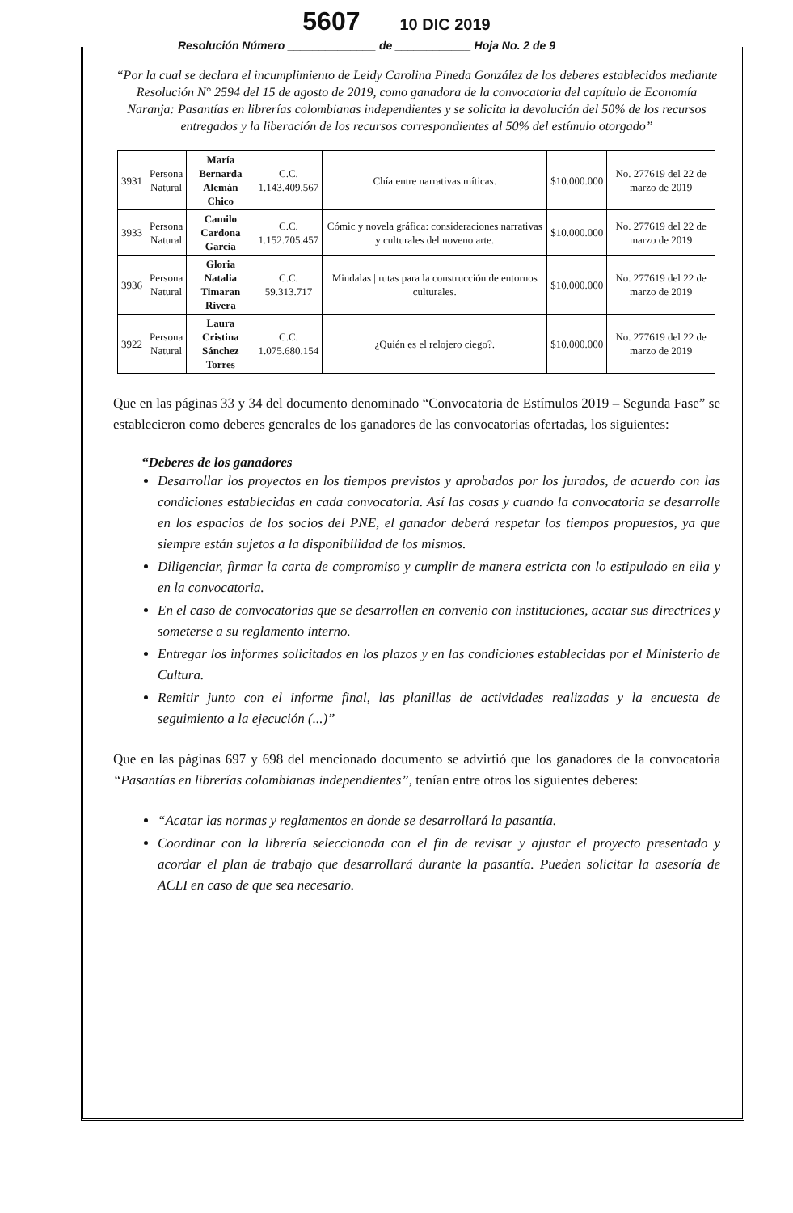5607 10 DIC 2019
Resolución Número ______________ de ____________ Hoja No. 2 de 9
“Por la cual se declara el incumplimiento de Leidy Carolina Pineda González de los deberes establecidos mediante Resolución N° 2594 del 15 de agosto de 2019, como ganadora de la convocatoria del capítulo de Economía Naranja: Pasantías en librerías colombianas independientes y se solicita la devolución del 50% de los recursos entregados y la liberación de los recursos correspondientes al 50% del estímulo otorgado”
| 3931 | Persona Natural | María Bernarda Alemán Chico | C.C. 1.143.409.567 | Chía entre narrativas míticas. | $10.000.000 | No. 277619 del 22 de marzo de 2019 |
| 3933 | Persona Natural | Camilo Cardona García | C.C. 1.152.705.457 | Cómic y novela gráfica: consideraciones narrativas y culturales del noveno arte. | $10.000.000 | No. 277619 del 22 de marzo de 2019 |
| 3936 | Persona Natural | Gloria Natalia Timaran Rivera | C.C. 59.313.717 | Mindalas / rutas para la construcción de entornos culturales. | $10.000.000 | No. 277619 del 22 de marzo de 2019 |
| 3922 | Persona Natural | Laura Cristina Sánchez Torres | C.C. 1.075.680.154 | ¿Quién es el relojero ciego?. | $10.000.000 | No. 277619 del 22 de marzo de 2019 |
Que en las páginas 33 y 34 del documento denominado “Convocatoria de Estímulos 2019 – Segunda Fase” se establecieron como deberes generales de los ganadores de las convocatorias ofertadas, los siguientes:
“Deberes de los ganadores
Desarrollar los proyectos en los tiempos previstos y aprobados por los jurados, de acuerdo con las condiciones establecidas en cada convocatoria. Así las cosas y cuando la convocatoria se desarrolle en los espacios de los socios del PNE, el ganador deberá respetar los tiempos propuestos, ya que siempre están sujetos a la disponibilidad de los mismos.
Diligenciar, firmar la carta de compromiso y cumplir de manera estricta con lo estipulado en ella y en la convocatoria.
En el caso de convocatorias que se desarrollen en convenio con instituciones, acatar sus directrices y someterse a su reglamento interno.
Entregar los informes solicitados en los plazos y en las condiciones establecidas por el Ministerio de Cultura.
Remitir junto con el informe final, las planillas de actividades realizadas y la encuesta de seguimiento a la ejecución (...)”
Que en las páginas 697 y 698 del mencionado documento se advirtió que los ganadores de la convocatoria “Pasantías en librerías colombianas independientes”, tenían entre otros los siguientes deberes:
“Acatar las normas y reglamentos en donde se desarrollará la pasantía.
Coordinar con la librería seleccionada con el fin de revisar y ajustar el proyecto presentado y acordar el plan de trabajo que desarrollará durante la pasantía. Pueden solicitar la asesoría de ACLI en caso de que sea necesario.